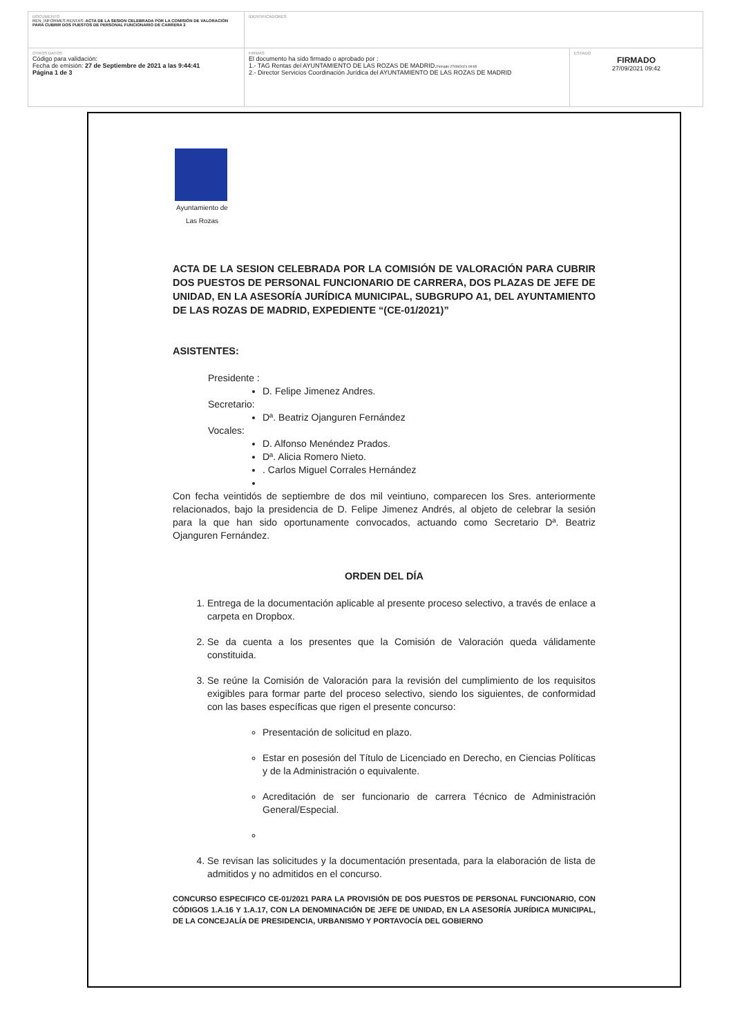| DOCUMENTO REN_INFORMES RENTAS: ACTA DE LA SESION CELEBRADA POR LA COMISIÓN DE VALORACIÓN PARA CUBRIR DOS PUESTOS DE PERSONAL FUNCIONARIO DE CARRERA 2 | IDENTIFICADORES | |
| OTROS DATOS Código para validación: Fecha de emisión: 27 de Septiembre de 2021 a las 9:44:41 Página 1 de 3 | FIRMAS El documento ha sido firmado o aprobado por : 1.- TAG Rentas del AYUNTAMIENTO DE LAS ROZAS DE MADRID. Firmado 27/09/2021 09:05 2.- Director Servicios Coordinación Jurídica del AYUNTAMIENTO DE LAS ROZAS DE MADRID | ESTADO FIRMADO 27/09/2021 09:42 |
Ayuntamiento de
Las Rozas
ACTA DE LA SESION CELEBRADA POR LA COMISIÓN DE VALORACIÓN PARA CUBRIR DOS PUESTOS DE PERSONAL FUNCIONARIO DE CARRERA, DOS PLAZAS DE JEFE DE UNIDAD, EN LA ASESORÍA JURÍDICA MUNICIPAL, SUBGRUPO A1, DEL AYUNTAMIENTO DE LAS ROZAS DE MADRID, EXPEDIENTE “(CE-01/2021)”
ASISTENTES:
Presidente :
D. Felipe Jimenez Andres.
Secretario:
Dª. Beatriz Ojanguren Fernández
Vocales:
D. Alfonso Menéndez Prados.
Dª. Alicia Romero Nieto.
. Carlos Miguel Corrales Hernández
Con fecha veintidós de septiembre de dos mil veintiuno, comparecen los Sres. anteriormente relacionados, bajo la presidencia de D. Felipe Jimenez Andrés, al objeto de celebrar la sesión para la que han sido oportunamente convocados, actuando como Secretario Dª. Beatriz Ojanguren Fernández.
ORDEN DEL DÍA
1. Entrega de la documentación aplicable al presente proceso selectivo, a través de enlace a carpeta en Dropbox.
2. Se da cuenta a los presentes que la Comisión de Valoración queda válidamente constituida.
3. Se reúne la Comisión de Valoración para la revisión del cumplimiento de los requisitos exigibles para formar parte del proceso selectivo, siendo los siguientes, de conformidad con las bases específicas que rigen el presente concurso:
Presentación de solicitud en plazo.
Estar en posesión del Título de Licenciado en Derecho, en Ciencias Políticas y de la Administración o equivalente.
Acreditación de ser funcionario de carrera Técnico de Administración General/Especial.
4. Se revisan las solicitudes y la documentación presentada, para la elaboración de lista de admitidos y no admitidos en el concurso.
CONCURSO ESPECIFICO CE-01/2021 PARA LA PROVISIÓN DE DOS PUESTOS DE PERSONAL FUNCIONARIO, CON CÓDIGOS 1.A.16 Y 1.A.17, CON LA DENOMINACIÓN DE JEFE DE UNIDAD, EN LA ASESORÍA JURÍDICA MUNICIPAL, DE LA CONCEJALÍA DE PRESIDENCIA, URBANISMO Y PORTAVOCÍA DEL GOBIERNO